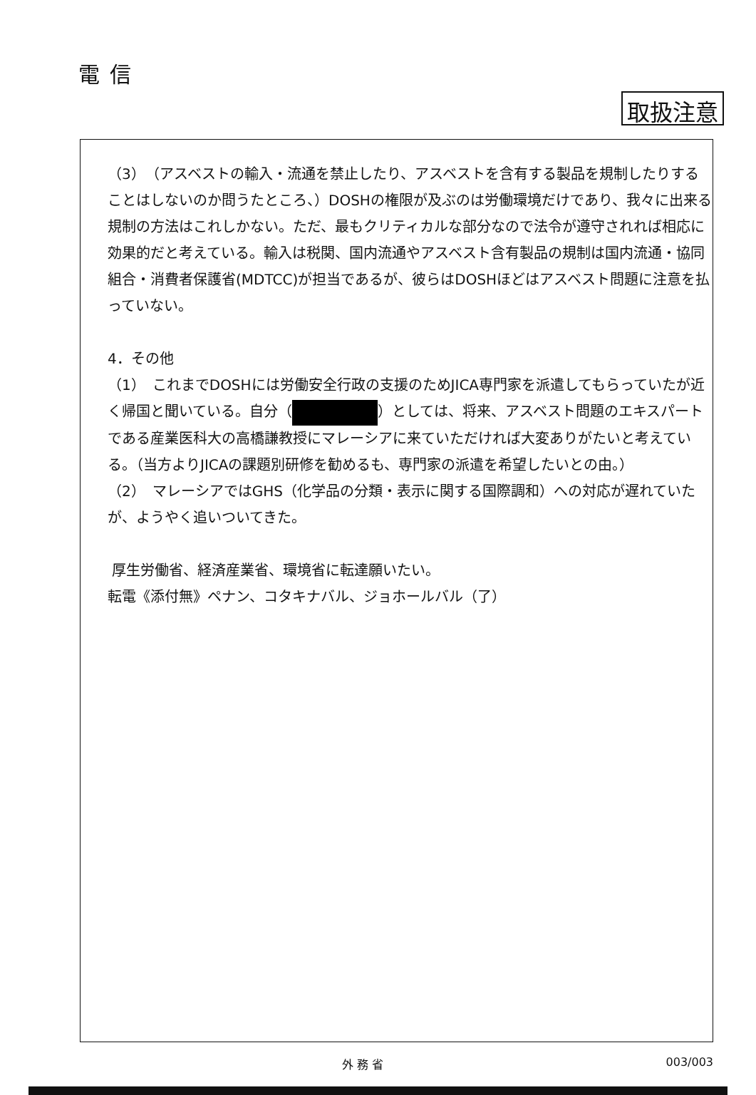電信
取扱注意
（3）　（アスベストの輸入・流通を禁止したり、アスベストを含有する製品を規制したりすることはしないのか問うたところ、）DOSHの権限が及ぶのは労働環境だけであり、我々に出来る規制の方法はこれしかない。ただ、最もクリティカルな部分なので法令が遵守されれば相応に効果的だと考えている。輸入は税関、国内流通やアスベスト含有製品の規制は国内流通・協同組合・消費者保護省(MDTCC)が担当であるが、彼らはDOSHほどはアスベスト問題に注意を払っていない。
4．その他
（1）　これまでDOSHには労働安全行政の支援のためJICA専門家を派遣してもらっていたが近く帰国と聞いている。自分（ ）としては、将来、アスベスト問題のエキスパートである産業医科大の高橋謙教授にマレーシアに来ていただければ大変ありがたいと考えている。（当方よりJICAの課題別研修を勧めるも、専門家の派遣を希望したいとの由。）
（2）　マレーシアではGHS（化学品の分類・表示に関する国際調和）への対応が遅れていたが、ようやく追いついてきた。
厚生労働省、経済産業省、環境省に転達願いたい。
転電《添付無》ペナン、コタキナバル、ジョホールバル（了）
外 務 省 003/003